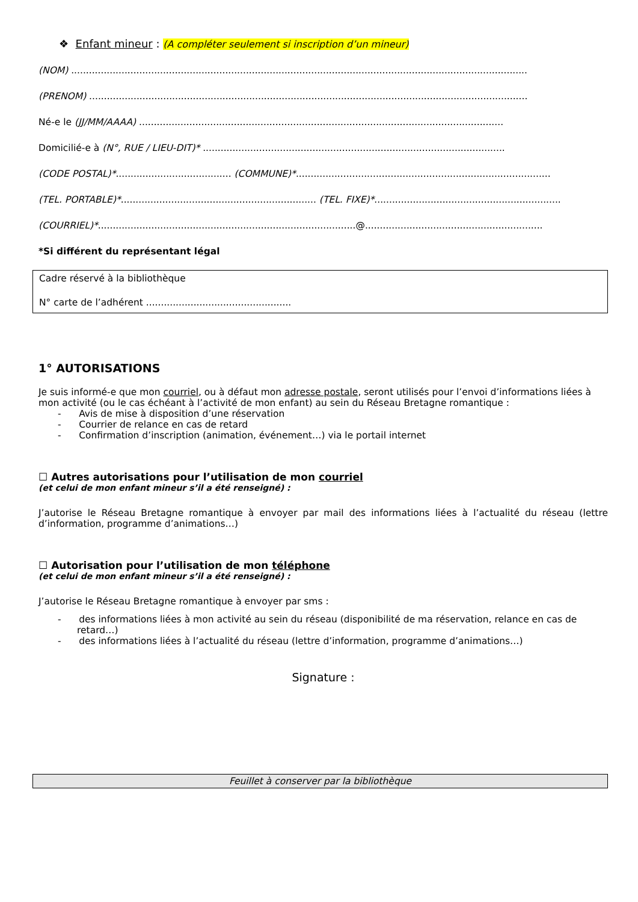❖ Enfant mineur : (A compléter seulement si inscription d’un mineur)
(NOM) ..........................................................................................................................................................
(PRENOM) ....................................................................................................................................................
Né-e le (JJ/MM/AAAA) ...........................................................................................................................
Domicilié-e à (N°, RUE / LIEU-DIT)* ......................................................................................................
(CODE POSTAL)*....................................... (COMMUNE)*......................................................................................
(TEL. PORTABLE)*.................................................................. (TEL. FIXE)*...............................................................
(COURRIEL)*.......................................................................................@............................................................
*Si différent du représentant légal
Cadre réservé à la bibliothèque
N° carte de l’adhérent .................................................
1° AUTORISATIONS
Je suis informé-e que mon courriel, ou à défaut mon adresse postale, seront utilisés pour l’envoi d’informations liées à mon activité (ou le cas échéant à l’activité de mon enfant) au sein du Réseau Bretagne romantique :
- Avis de mise à disposition d’une réservation
- Courrier de relance en cas de retard
- Confirmation d’inscription (animation, événement…) via le portail internet
☐ Autres autorisations pour l’utilisation de mon courriel
(et celui de mon enfant mineur s’il a été renseigné) :
J’autorise le Réseau Bretagne romantique à envoyer par mail des informations liées à l’actualité du réseau (lettre d’information, programme d’animations…)
☐ Autorisation pour l’utilisation de mon téléphone
(et celui de mon enfant mineur s’il a été renseigné) :
J’autorise le Réseau Bretagne romantique à envoyer par sms :
- des informations liées à mon activité au sein du réseau (disponibilité de ma réservation, relance en cas de retard…)
- des informations liées à l’actualité du réseau (lettre d’information, programme d’animations…)
Signature :
Feuillet à conserver par la bibliothèque